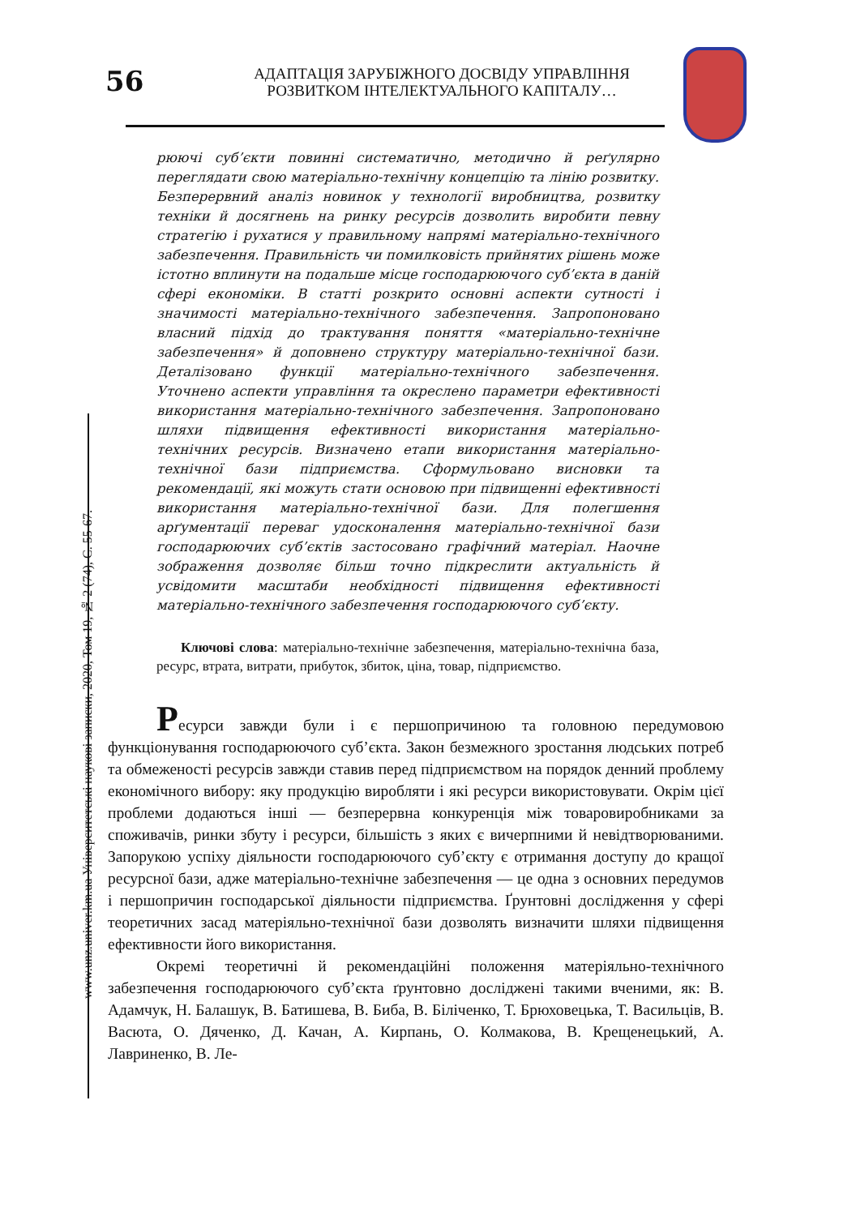56
АДАПТАЦІЯ ЗАРУБІЖНОГО ДОСВІДУ УПРАВЛІННЯ
РОЗВИТКОМ ІНТЕЛЕКТУАЛЬНОГО КАПІТАЛУ…
www.unz.univer.km.ua Університетські наукові записки, 2020, Том 19, № 2 (74), С. 55-67.
рюючі суб’єкти повинні систематично, методично й реґулярно переглядати свою матеріально-технічну концепцію та лінію розвитку. Безперервний аналіз новинок у технології виробництва, розвитку техніки й досягнень на ринку ресурсів дозволить виробити певну стратегію і рухатися у правильному напрямі матеріально-технічного забезпечення. Правильність чи помилковість прийнятих рішень може істотно вплинути на подальше місце господарюючого суб’єкта в даній сфері економіки. В статті розкрито основні аспекти сутності і значимості матеріально-технічного забезпечення. Запропоновано власний підхід до трактування поняття «матеріально-технічне забезпечення» й доповнено структуру матеріально-технічної бази. Деталізовано функції матеріально-технічного забезпечення. Уточнено аспекти управління та окреслено параметри ефективності використання матеріально-технічного забезпечення. Запропоновано шляхи підвищення ефективності використання матеріально-технічних ресурсів. Визначено етапи використання матеріально-технічної бази підприємства. Сформульовано висновки та рекомендації, які можуть стати основою при підвищенні ефективності використання матеріально-технічної бази. Для полегшення арґументації переваг удосконалення матеріально-технічної бази господарюючих суб’єктів застосовано графічний матеріал. Наочне зображення дозволяє більш точно підкреслити актуальність й усвідомити масштаби необхідності підвищення ефективності матеріально-технічного забезпечення господарюючого суб’єкту.
Ключові слова: матеріально-технічне забезпечення, матеріально-технічна база, ресурс, втрата, витрати, прибуток, збиток, ціна, товар, підприємство.
Ресурси завжди були і є першопричиною та головною передумовою функціонування господарюючого суб’єкта. Закон безмежного зростання людських потреб та обмеженості ресурсів завжди ставив перед підприємством на порядок денний проблему економічного вибору: яку продукцію виробляти і які ресурси використовувати. Окрім цієї проблеми додаються інші — безперервна конкуренція між товаровиробниками за споживачів, ринки збуту і ресурси, більшість з яких є вичерпними й невідтворюваними. Запорукою успіху діяльности господарюючого суб’єкту є отримання доступу до кращої ресурсної бази, адже матеріально-технічне забезпечення — це одна з основних передумов і першопричин господарської діяльности підприємства. Ґрунтовні дослідження у сфері теоретичних засад матеріяльно-технічної бази дозволять визначити шляхи підвищення ефективности його використання.
Окремі теоретичні й рекомендаційні положення матеріяльно-технічного забезпечення господарюючого суб’єкта ґрунтовно досліджені такими вченими, як: В. Адамчук, Н. Балашук, В. Батишева, В. Биба, В. Біліченко, Т. Брюховецька, Т. Васильців, В. Васюта, О. Дяченко, Д. Качан, А. Кирпань, О. Колмакова, В. Крещенецький, А. Лавриненко, В. Ле-